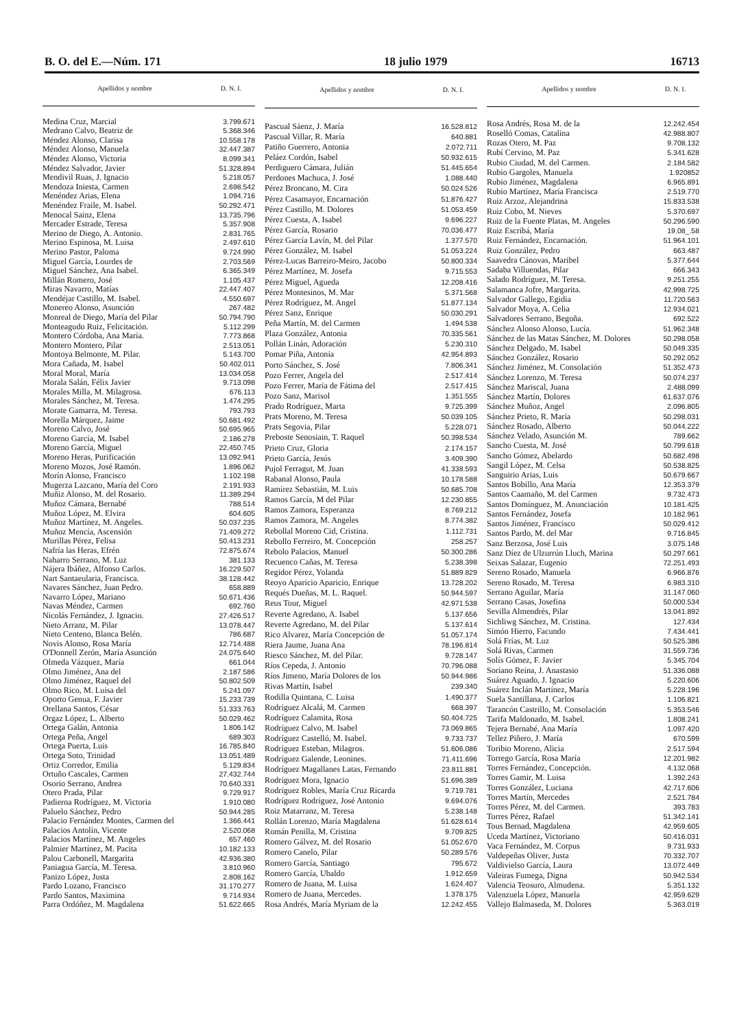B. O. del E.—Núm. 171 18 julio 1979 16713
| Apellidos y nombre | D. N. I. |
| --- | --- |
| Medina Cruz, Marcial | 3.799.671 |
| Medrano Calvo, Beatriz de | 5.368.346 |
| Méndez Alonso, Clarisa | 10.558.178 |
| Méndez Alonso, Manuela | 32.447.387 |
| Méndez Alonso, Victoria | 8.099.341 |
| Méndez Salvador, Javier | 51.328.894 |
| Mendivil Ruas, J. Ignacio | 5.218.057 |
| Mendoza Iniesta, Carmen | 2.698.542 |
| Menéndez Arias, Elena | 1.094.716 |
| Menéndez Fraile, M. Isabel. | 50.292.471 |
| Menocal Sainz, Elena | 13.735.796 |
| Mercader Estrade, Teresa | 5.357.908 |
| Merino de Diego, A. Antonio. | 2.831.765 |
| Merino Espinosa, M. Luisa | 2.497.610 |
| Merino Pastor, Paloma | 9.724.990 |
| Miguel García, Lourdes de | 2.703.569 |
| Miguel Sánchez, Ana Isabel. | 6.365.349 |
| Millán Romero, José | 1.105.437 |
| Miras Navarro, Matías | 22.447.407 |
| Mendéjar Castillo, M. Isabel. | 4.550.697 |
| Monereo Alonso, Asunción | 267.482 |
| Monreal de Diego, María del Pilar | 50.794.790 |
| Monteagudo Ruiz, Felicitación. | 5.112.299 |
| Montero Córdoba, Ana María. | 7.773.868 |
| Montero Montero, Pilar | 2.513.051 |
| Montoya Belmonte, M. Pilar. | 5.143.700 |
| Mora Cañada, M. Isabel | 50.402.011 |
| Moral Moral, María | 13.034.058 |
| Morala Salán, Félix Javier | 9.713.098 |
| Morales Milla, M. Milagrosa. | 676.113 |
| Morales Sánchez, M. Teresa. | 1.474.295 |
| Morate Gamarra, M. Teresa. | 793.793 |
| Morella Márquez, Jaime | 50.681.492 |
| Moreno Calvo, José | 50.695.965 |
| Moreno García, M. Isabel | 2.186.278 |
| Moreno García, Miguel | 22.450.745 |
| Moreno Heras, Purificación | 13.092.941 |
| Moreno Mozos, José Ramón. | 1.896.062 |
| Morín Alonso, Francisco | 1.102.198 |
| Mugerza Lazcano, María del Coro | 2.191.933 |
| Muñiz Alonso, M. del Rosario. | 11.389.294 |
| Muñoz Cámara, Bernabé | 788.514 |
| Muñoz López, M. Elvira | 604.605 |
| Muñoz Martínez, M. Angeles. | 50.037.235 |
| Muñoz Mencía, Ascensión | 71.409.272 |
| Murillas Pérez, Felisa | 50.413.231 |
| Nafría las Heras, Efrén | 72.875.674 |
| Naharro Serrano, M. Luz | 381.133 |
| Nájera Ibáñez, Alfonso Carlos. | 16.229.507 |
| Nart Santaeularia, Francisca. | 38.128.442 |
| Navares Sánchez, Juan Pedro. | 658.889 |
| Navarro López, Mariano | 50.671.436 |
| Navas Méndez, Carmen | 692.760 |
| Nicolás Fernández, J. Ignacio. | 27.426.517 |
| Nieto Arranz, M. Pilar | 13.078.447 |
| Nieto Centeno, Blanca Belén. | 786.687 |
| Novis Alonso, Rosa María | 12.714.488 |
| O'Donnell Zerón, María Asunción | 24.075.640 |
| Olmeda Vázquez, María | 661.044 |
| Olmo Jiménez, Ana del | 2.187.586 |
| Olmo Jiménez, Raquel del | 50.802.509 |
| Olmo Rico, M. Luisa del | 5.241.097 |
| Oporto Genua, F. Javier | 15.233.739 |
| Orellana Santos, César | 51.333.763 |
| Orgaz López, L. Alberto | 50.029.462 |
| Ortega Galán, Antonia | 1.806.142 |
| Ortega Peña, Angel | 689.303 |
| Ortega Puerta, Luis | 16.785.840 |
| Ortega Soto, Trinidad | 13.051.489 |
| Ortiz Corredor, Emilia | 5.129.834 |
| Ortuño Cascales, Carmen | 27.432.744 |
| Osorio Serrano, Andrea | 70.640.331 |
| Otero Prada, Pilar | 9.729.917 |
| Padierna Rodríguez, M. Victoria | 1.910.080 |
| Paluelo Sánchez, Pedro | 50.944.285 |
| Palacio Fernández Montes, Carmen del | 1.366.441 |
| Palacios Antolín, Vicente | 2.520.068 |
| Palacios Martínez, M. Angeles | 657.460 |
| Palmier Martínez, M. Pacita | 10.182.133 |
| Palou Carbonell, Margarita | 42.936.380 |
| Paniagua García, M. Teresa. | 3.810.960 |
| Panizo López, Justa | 2.808.162 |
| Pardo Lozano, Francisco | 31.170.277 |
| Pardo Santos, Maximina | 9.714.934 |
| Parra Ordóñez, M. Magdalena | 51.622.665 |
| Apellidos y nombre | D. N. I. |
| --- | --- |
| Pascual Sáenz, J. María | 16.528.812 |
| Pascual Villar, R. María | 640.881 |
| Patiño Guerrero, Antonia | 2.072.711 |
| Peláez Cordón, Isabel | 50.932.615 |
| Perdiguero Cámara, Julián | 51.445.654 |
| Perdones Machuca, J. José | 1.088.440 |
| Pérez Broncano, M. Cira | 50.024.526 |
| Pérez Casamayor, Encarnación | 51.876.427 |
| Pérez Castillo, M. Dolores | 51.053.459 |
| Pérez Cuesta, A. Isabel | 9.696.227 |
| Pérez García, Rosario | 70.036.477 |
| Pérez García Lavín, M. del Pilar | 1.377.570 |
| Pérez González, M. Isabel | 51.053.224 |
| Pérez-Lucas Barreiro-Meiro, Jacobo | 50.800.334 |
| Pérez Martínez, M. Josefa | 9.715.553 |
| Pérez Miguel, Agueda | 12.208.416 |
| Pérez Montesinos, M. Mar | 5.371.568 |
| Pérez Rodríguez, M. Angel | 51.877.134 |
| Pérez Sanz, Enrique | 50.030.291 |
| Peña Martín, M. del Carmen | 1.494.538 |
| Plaza González, Antonia | 70.335.561 |
| Pollán Linán, Adoración | 5.230.310 |
| Pomar Piña, Antonia | 42.954.893 |
| Porto Sánchez, S. José | 7.806.341 |
| Pozo Ferrer, Angela del | 2.517.414 |
| Pozo Ferrer, María de Fátima del | 2.517.415 |
| Pozo Sanz, Marisol | 1.351.555 |
| Prado Rodríguez, Marta | 9.725.399 |
| Prats Moreno, M. Teresa | 50.039.105 |
| Prats Segovia, Pilar | 5.228.071 |
| Preboste Senosiain, T. Raquel | 50.398.534 |
| Prieto Cruz, Gloria | 2.174.157 |
| Prieto García, Jesús | 3.409.390 |
| Pujol Ferragut, M. Juan | 41.338.593 |
| Rabanal Alonso, Paula | 10.178.588 |
| Ramírez Sebastián, M. Luis | 50.685.708 |
| Ramos García, M del Pilar | 12.230.855 |
| Ramos Zamora, Esperanza | 8.769.212 |
| Ramos Zamora, M. Angeles | 8.774.382 |
| Rebollal Moreno Cid, Cristina. | 1.112.731 |
| Rebollo Ferreiro, M. Concepción | 258.257 |
| Rebolo Palacios, Manuel | 50.300.286 |
| Recuenco Cañas, M. Teresa | 5.238.398 |
| Regidor Pérez, Yolanda | 51.889.829 |
| Reoyo Aparicio Aparicio, Enrique | 13.728.202 |
| Requés Dueñas, M. L. Raquel. | 50.944.597 |
| Reus Tour, Miguel | 42.971.538 |
| Reverte Agredano, A. Isabel | 5.137.656 |
| Reverte Agredano, M. del Pilar | 5.137.614 |
| Rico Alvarez, María Concepción de | 51.057.174 |
| Riera Jaume, Juana Ana | 78.196.814 |
| Riesco Sánchez, M. del Pilar. | 9.728.147 |
| Ríos Cepeda, J. Antonio | 70.796.088 |
| Ríos Jimeno, María Dolores de los | 50.944.986 |
| Rivas Martín, Isabel | 239.340 |
| Rodilla Quintana, C. Luisa | 1.490.377 |
| Rodríguez Alcalá, M. Carmen | 668.397 |
| Rodríguez Calamita, Rosa | 50.404.725 |
| Rodríguez Calvo, M. Isabel | 73.069.865 |
| Rodríguez Castelló, M. Isabel. | 9.733.737 |
| Rodríguez Esteban, Milagros. | 51.606.086 |
| Rodríguez Galende, Leonines. | 71.411.696 |
| Rodríguez Magallanes Latas, Fernando | 23.811.881 |
| Rodríguez Mora, Ignacio | 51.696.389 |
| Rodríguez Robles, María Cruz Ricarda | 9.719.781 |
| Rodríguez Rodríguez, José Antonio | 9.694.076 |
| Roiz Matarranz, M. Teresa | 5.238.148 |
| Rollán Lorenzo, María Magdalena | 51.628.614 |
| Román Penilla, M. Cristina | 9.709.825 |
| Romero Gálvez, M. del Rosario | 51.052.670 |
| Romero Canelo, Pilar | 50.289.576 |
| Romero García, Santiago | 795.672 |
| Romero García, Ubaldo | 1.912.659 |
| Romero de Juana, M. Luisa | 1.624.407 |
| Romero de Juana, Mercedes. | 1.378.175 |
| Rosa Andrés, María Myriam de la | 12.242.455 |
| Apellidos y nombre | D. N. I. |
| --- | --- |
| Rosa Andrés, Rosa M. de la | 12.242.454 |
| Roselló Comas, Catalina | 42.988.807 |
| Rozas Otero, M. Paz | 9.708.132 |
| Rubí Cervino, M. Paz | 5.341.628 |
| Rubio Ciudad, M. del Carmen. | 2.184.582 |
| Rubio Gargoles, Manuela | 1.920852 |
| Rubio Jiménez, Magdalena | 6.965.891 |
| Rubio Martínez, María Francisca | 2.519.770 |
| Ruiz Arzoz, Alejandrina | 15.833.538 |
| Ruiz Cobo, M. Nieves | 5.370.697 |
| Ruiz de la Fuente Platas, M. Angeles | 50.296.590 |
| Ruiz Escribá, María | 19.08_.58 |
| Ruiz Fernández, Encarnación. | 51.964.101 |
| Ruiz González, Pedro | 663.487 |
| Saavedra Cánovas, Maribel | 5.377.644 |
| Sadaba Villuendas, Pilar | 666.343 |
| Salado Rodríguez, M. Teresa. | 9.251.255 |
| Salamanca Jofre, Margarita. | 42.998.725 |
| Salvador Gallego, Egidia | 11.720.563 |
| Salvador Moya, A. Celia | 12.934.021 |
| Salvadores Serrano, Begoña. | 692.522 |
| Sánchez Alonso Alonso, Lucía. | 51.962.348 |
| Sánchez de las Matas Sánchez, M. Dolores | 50.298.058 |
| Sánchez Delgado, M. Isabel | 50.049.335 |
| Sánchez González, Rosario | 50.292.052 |
| Sánchez Jiménez, M. Consolación | 51.352.473 |
| Sánchez Lorenzo, M. Teresa | 50.074.237 |
| Sánchez Mariscal, Juana | 2.488.099 |
| Sánchez Martín, Dolores | 61.637.076 |
| Sánchez Muñoz, Angel | 2.096.805 |
| Sánchez Prieto, R. María | 50.298.031 |
| Sánchez Rosado, Alberto | 50.044.222 |
| Sánchez Velado, Asunción M. | 789.662 |
| Sancho Cuesta, M. José | 50.799.618 |
| Sancho Gómez, Abelardo | 50.682.498 |
| Sangil López, M. Celsa | 50.538.825 |
| Sanguirio Arias, Luis | 50.679.667 |
| Santos Bobillo, Ana María | 12.353.379 |
| Santos Caamaño, M. del Carmen | 9.732.473 |
| Santos Domínguez, M. Anunciación | 10.181.425 |
| Santos Fernández, Josefa | 10.182.961 |
| Santos Jiménez, Francisco | 50.029.412 |
| Santos Pardo, M. del Mar | 9.716.845 |
| Sanz Berzosa, José Luis | 3.075.148 |
| Sanz Díez de Ulzurrún Lluch, Marina | 50.297.661 |
| Seixas Salazar, Eugenio | 72.251.493 |
| Sereno Rosado, Manuela | 6.966.876 |
| Sereno Rosado, M. Teresa | 6.983.310 |
| Serrano Aguilar, María | 31.147.060 |
| Serrano Casas, Josefina | 50.000.534 |
| Sevilla Almendrés, Pilar | 13.041.892 |
| Sichliwg Sánchez, M. Cristina. | 127.434 |
| Simón Hierro, Facundo | 7.434.441 |
| Solá Frías, M. Luz | 50.525.386 |
| Solá Rivas, Carmen | 31.559.736 |
| Solís Gómez, F. Javier | 5.345.704 |
| Soriano Reina, J. Anastasio | 51.336.088 |
| Suárez Aguado, J. Ignacio | 5.220.606 |
| Suárez Inclán Martínez, María | 5.228.196 |
| Suela Santillana, J. Carlos | 1.106.821 |
| Tarancón Castrillo, M. Consolación | 5.353.546 |
| Tarifa Maldonado, M. Isabel. | 1.808.241 |
| Tejera Bernabé, Ana María | 1.097.420 |
| Tellez Piñero, J. María | 670.599 |
| Toribio Moreno, Alicia | 2.517.594 |
| Torrego García, Rosa María | 12.201.982 |
| Torres Fernández, Concepción. | 4.132.068 |
| Torres Gamir, M. Luisa | 1.392.243 |
| Torres González, Luciana | 42.717.606 |
| Torres Martín, Mercedes | 2.521.784 |
| Torres Pérez, M. del Carmen. | 393.783 |
| Torres Pérez, Rafael | 51.342.141 |
| Tous Bernad, Magdalena | 42.959.605 |
| Uceda Martínez, Victoriano | 50.416.031 |
| Vaca Fernández, M. Corpus | 9.731.933 |
| Valdepeñas Oliver, Justa | 70.332.707 |
| Valdivielso García, Laura | 13.072.449 |
| Valeiras Fumega, Digna | 50.942.534 |
| Valencia Teosuro, Almudena. | 5.351.132 |
| Valenzuela López, Manuela | 42.959.629 |
| Vallejo Balmaseda, M. Dolores | 5.363.019 |